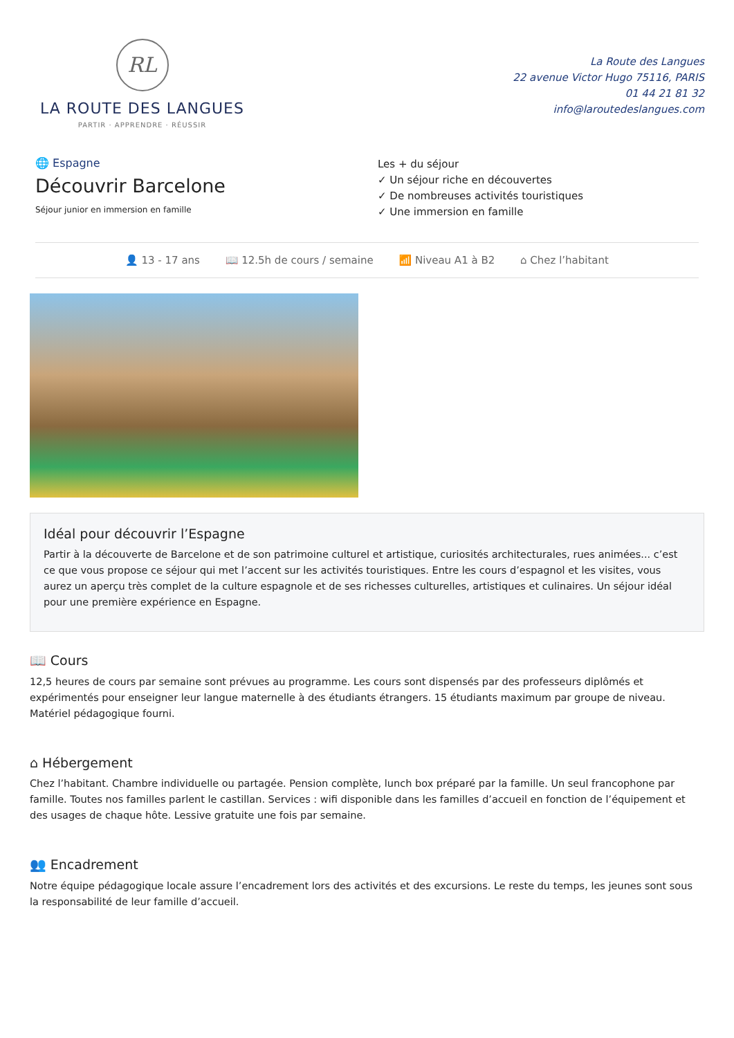RL
LA ROUTE DES LANGUES
PARTIR · APPRENDRE · RÉUSSIR
La Route des Langues
22 avenue Victor Hugo 75116, PARIS
01 44 21 81 32
info@laroutedeslangues.com
🌐 Espagne
Découvrir Barcelone
Séjour junior en immersion en famille
Les + du séjour
✓ Un séjour riche en découvertes
✓ De nombreuses activités touristiques
✓ Une immersion en famille
👤 13 - 17 ans 📖 12.5h de cours / semaine 📶 Niveau A1 à B2 ⌂ Chez l’habitant
Idéal pour découvrir l’Espagne
Partir à la découverte de Barcelone et de son patrimoine culturel et artistique, curiosités architecturales, rues animées... c’est ce que vous propose ce séjour qui met l’accent sur les activités touristiques. Entre les cours d’espagnol et les visites, vous aurez un aperçu très complet de la culture espagnole et de ses richesses culturelles, artistiques et culinaires. Un séjour idéal pour une première expérience en Espagne.
📖 Cours
12,5 heures de cours par semaine sont prévues au programme. Les cours sont dispensés par des professeurs diplômés et expérimentés pour enseigner leur langue maternelle à des étudiants étrangers. 15 étudiants maximum par groupe de niveau. Matériel pédagogique fourni.
⌂ Hébergement
Chez l’habitant. Chambre individuelle ou partagée. Pension complète, lunch box préparé par la famille. Un seul francophone par famille. Toutes nos familles parlent le castillan. Services : wifi disponible dans les familles d’accueil en fonction de l’équipement et des usages de chaque hôte. Lessive gratuite une fois par semaine.
👥 Encadrement
Notre équipe pédagogique locale assure l’encadrement lors des activités et des excursions. Le reste du temps, les jeunes sont sous la responsabilité de leur famille d’accueil.